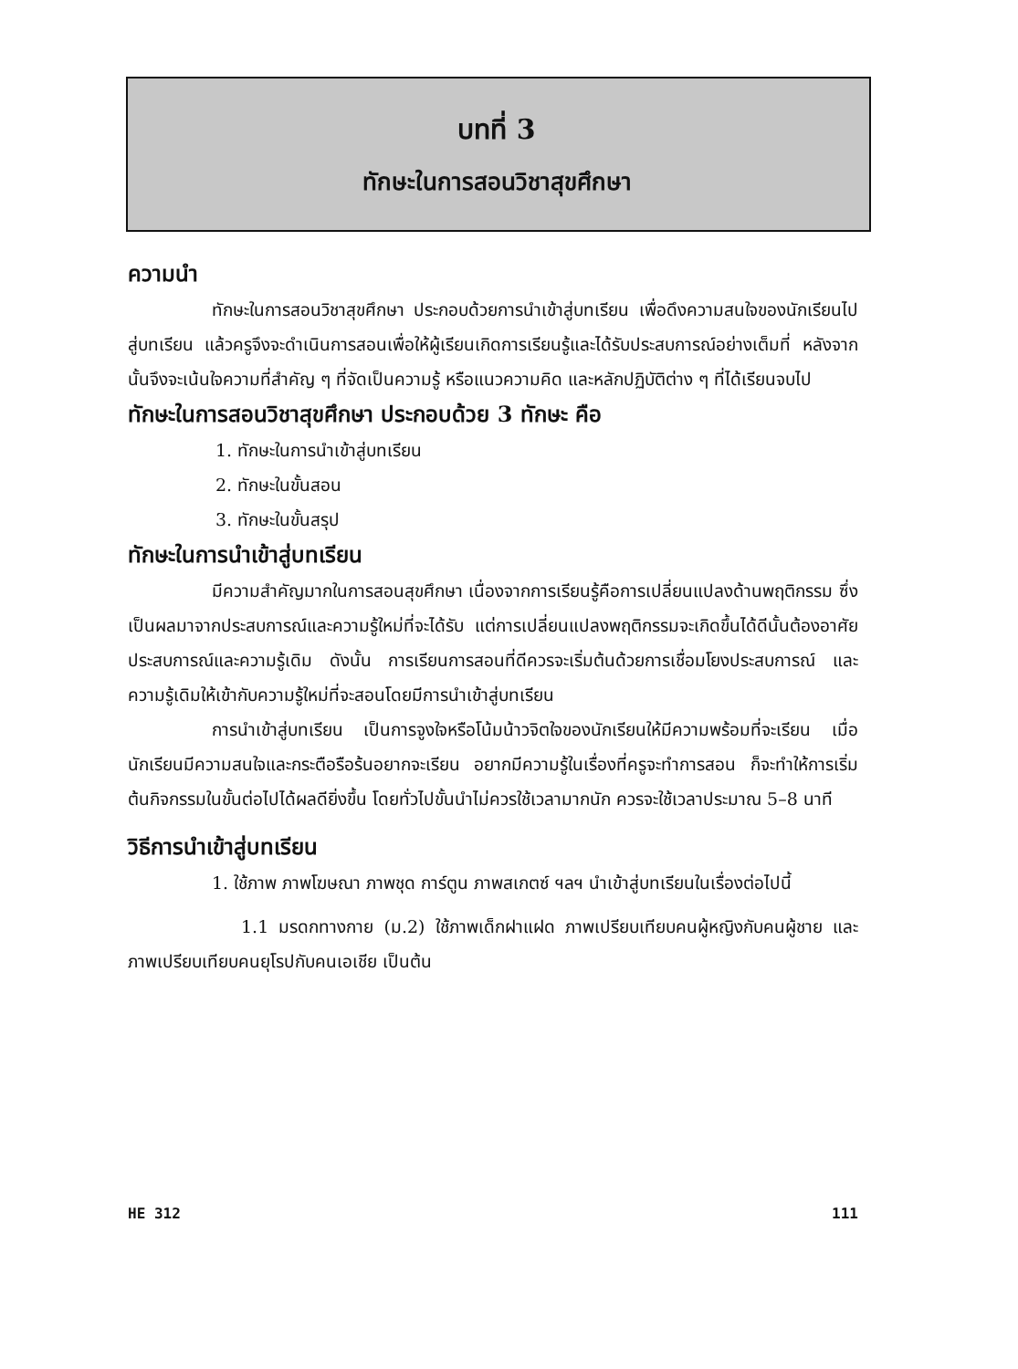บทที่ 3
ทักษะในการสอนวิชาสุขศึกษา
ความนำ
ทักษะในการสอนวิชาสุขศึกษา ประกอบด้วยการนำเข้าสู่บทเรียน เพื่อดึงความสนใจของนักเรียนไปสู่บทเรียน แล้วครูจึงจะดำเนินการสอนเพื่อให้ผู้เรียนเกิดการเรียนรู้และได้รับประสบการณ์อย่างเต็มที่ หลังจากนั้นจึงจะเน้นใจความที่สำคัญ ๆ ที่จัดเป็นความรู้ หรือแนวความคิด และหลักปฏิบัติต่าง ๆ ที่ได้เรียนจบไป
ทักษะในการสอนวิชาสุขศึกษา ประกอบด้วย 3 ทักษะ คือ
1. ทักษะในการนำเข้าสู่บทเรียน
2. ทักษะในขั้นสอน
3. ทักษะในขั้นสรุป
ทักษะในการนำเข้าสู่บทเรียน
มีความสำคัญมากในการสอนสุขศึกษา เนื่องจากการเรียนรู้คือการเปลี่ยนแปลงด้านพฤติกรรม ซึ่งเป็นผลมาจากประสบการณ์และความรู้ใหม่ที่จะได้รับ แต่การเปลี่ยนแปลงพฤติกรรมจะเกิดขึ้นได้ดีนั้นต้องอาศัยประสบการณ์และความรู้เดิม ดังนั้น การเรียนการสอนที่ดีควรจะเริ่มต้นด้วยการเชื่อมโยงประสบการณ์ และความรู้เดิมให้เข้ากับความรู้ใหม่ที่จะสอนโดยมีการนำเข้าสู่บทเรียน
การนำเข้าสู่บทเรียน เป็นการจูงใจหรือโน้มน้าวจิตใจของนักเรียนให้มีความพร้อมที่จะเรียน เมื่อนักเรียนมีความสนใจและกระตือรือร้นอยากจะเรียน อยากมีความรู้ในเรื่องที่ครูจะทำการสอน ก็จะทำให้การเริ่มต้นกิจกรรมในขั้นต่อไปได้ผลดียิ่งขึ้น โดยทั่วไปขั้นนำไม่ควรใช้เวลามากนัก ควรจะใช้เวลาประมาณ 5–8 นาที
วิธีการนำเข้าสู่บทเรียน
1. ใช้ภาพ ภาพโฆษณา ภาพชุด การ์ตูน ภาพสเกตซ์ ฯลฯ นำเข้าสู่บทเรียนในเรื่องต่อไปนี้
1.1 มรดกทางกาย (ม.2) ใช้ภาพเด็กฝาแฝด ภาพเปรียบเทียบคนผู้หญิงกับคนผู้ชาย และภาพเปรียบเทียบคนยุโรปกับคนเอเชีย เป็นต้น
HE 312 111